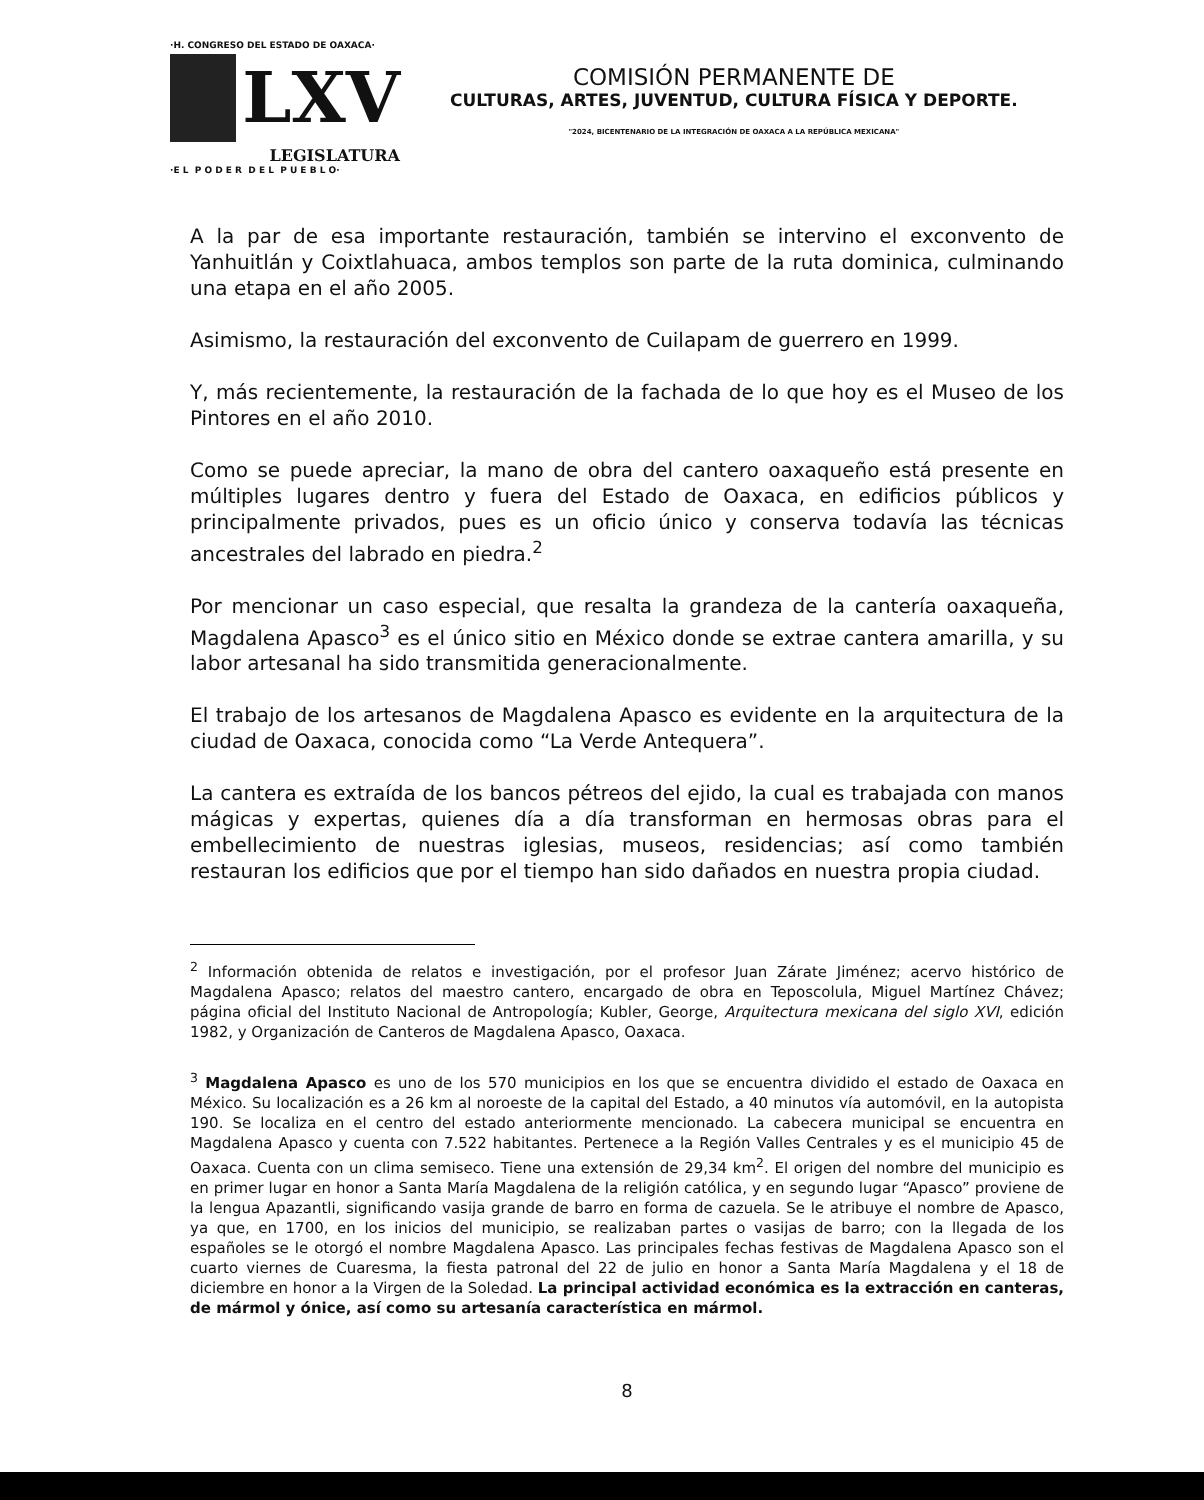·H. CONGRESO DEL ESTADO DE OAXACA·
LXV
LEGISLATURA
·E L P O D E R D E L P U E B L O·
COMISIÓN PERMANENTE DE
CULTURAS, ARTES, JUVENTUD, CULTURA FÍSICA Y DEPORTE.
"2024, BICENTENARIO DE LA INTEGRACIÓN DE OAXACA A LA REPÚBLICA MEXICANA"
A la par de esa importante restauración, también se intervino el exconvento de Yanhuitlán y Coixtlahuaca, ambos templos son parte de la ruta dominica, culminando una etapa en el año 2005.
Asimismo, la restauración del exconvento de Cuilapam de guerrero en 1999.
Y, más recientemente, la restauración de la fachada de lo que hoy es el Museo de los Pintores en el año 2010.
Como se puede apreciar, la mano de obra del cantero oaxaqueño está presente en múltiples lugares dentro y fuera del Estado de Oaxaca, en edificios públicos y principalmente privados, pues es un oficio único y conserva todavía las técnicas ancestrales del labrado en piedra.<sup>2</sup>
Por mencionar un caso especial, que resalta la grandeza de la cantería oaxaqueña, Magdalena Apasco<sup>3</sup> es el único sitio en México donde se extrae cantera amarilla, y su labor artesanal ha sido transmitida generacionalmente.
El trabajo de los artesanos de Magdalena Apasco es evidente en la arquitectura de la ciudad de Oaxaca, conocida como “La Verde Antequera”.
La cantera es extraída de los bancos pétreos del ejido, la cual es trabajada con manos mágicas y expertas, quienes día a día transforman en hermosas obras para el embellecimiento de nuestras iglesias, museos, residencias; así como también restauran los edificios que por el tiempo han sido dañados en nuestra propia ciudad.
<sup>2</sup> Información obtenida de relatos e investigación, por el profesor Juan Zárate Jiménez; acervo histórico de Magdalena Apasco; relatos del maestro cantero, encargado de obra en Teposcolula, Miguel Martínez Chávez; página oficial del Instituto Nacional de Antropología; Kubler, George, Arquitectura mexicana del siglo XVI, edición 1982, y Organización de Canteros de Magdalena Apasco, Oaxaca.
<sup>3</sup> Magdalena Apasco es uno de los 570 municipios en los que se encuentra dividido el estado de Oaxaca en México. Su localización es a 26 km al noroeste de la capital del Estado, a 40 minutos vía automóvil, en la autopista 190. Se localiza en el centro del estado anteriormente mencionado. La cabecera municipal se encuentra en Magdalena Apasco y cuenta con 7.522 habitantes. Pertenece a la Región Valles Centrales y es el municipio 45 de Oaxaca. Cuenta con un clima semiseco. Tiene una extensión de 29,34 km<sup>2</sup>. El origen del nombre del municipio es en primer lugar en honor a Santa María Magdalena de la religión católica, y en segundo lugar “Apasco” proviene de la lengua Apazantli, significando vasija grande de barro en forma de cazuela. Se le atribuye el nombre de Apasco, ya que, en 1700, en los inicios del municipio, se realizaban partes o vasijas de barro; con la llegada de los españoles se le otorgó el nombre Magdalena Apasco. Las principales fechas festivas de Magdalena Apasco son el cuarto viernes de Cuaresma, la fiesta patronal del 22 de julio en honor a Santa María Magdalena y el 18 de diciembre en honor a la Virgen de la Soledad. La principal actividad económica es la extracción en canteras, de mármol y ónice, así como su artesanía característica en mármol.
8